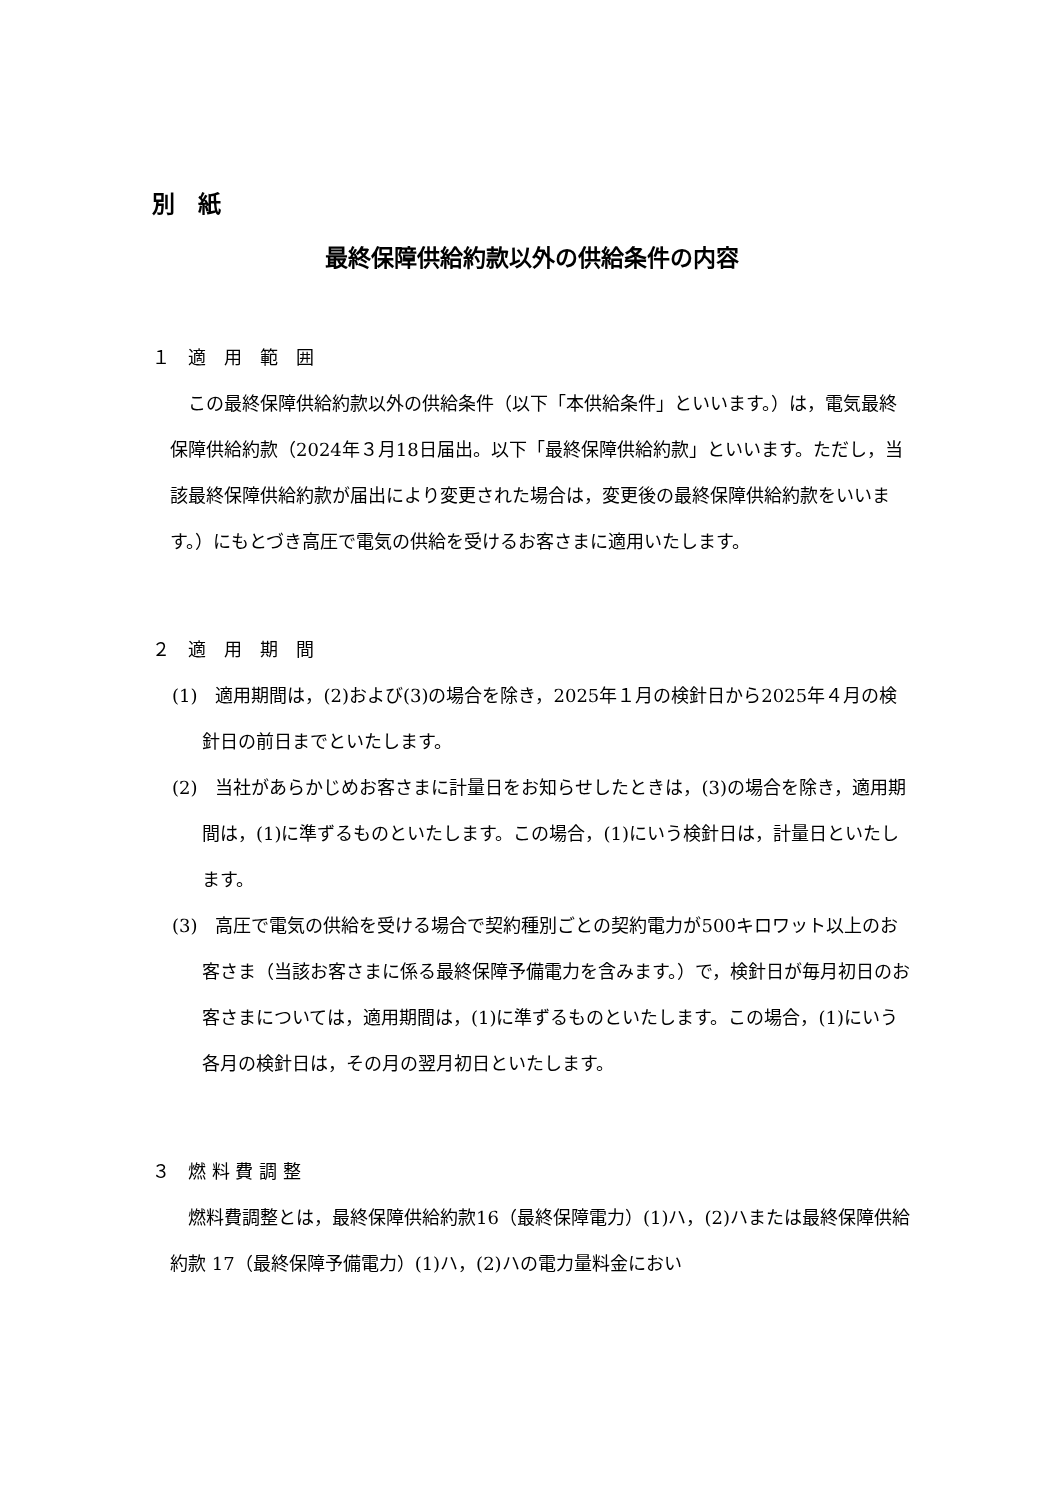別　紙
最終保障供給約款以外の供給条件の内容
１　適　用　範　囲
この最終保障供給約款以外の供給条件（以下「本供給条件」といいます。）は，電気最終保障供給約款（2024年３月18日届出。以下「最終保障供給約款」といいます。ただし，当該最終保障供給約款が届出により変更された場合は，変更後の最終保障供給約款をいいます。）にもとづき高圧で電気の供給を受けるお客さまに適用いたします。
２　適　用　期　間
(1)　適用期間は，(2)および(3)の場合を除き，2025年１月の検針日から2025年４月の検針日の前日までといたします。
(2)　当社があらかじめお客さまに計量日をお知らせしたときは，(3)の場合を除き，適用期間は，(1)に準ずるものといたします。この場合，(1)にいう検針日は，計量日といたします。
(3)　高圧で電気の供給を受ける場合で契約種別ごとの契約電力が500キロワット以上のお客さま（当該お客さまに係る最終保障予備電力を含みます。）で，検針日が毎月初日のお客さまについては，適用期間は，(1)に準ずるものといたします。この場合，(1)にいう各月の検針日は，その月の翌月初日といたします。
３　燃 料 費 調 整
燃料費調整とは，最終保障供給約款16（最終保障電力）(1)ハ，(2)ハまたは最終保障供給約款 17（最終保障予備電力）(1)ハ，(2)ハの電力量料金におい